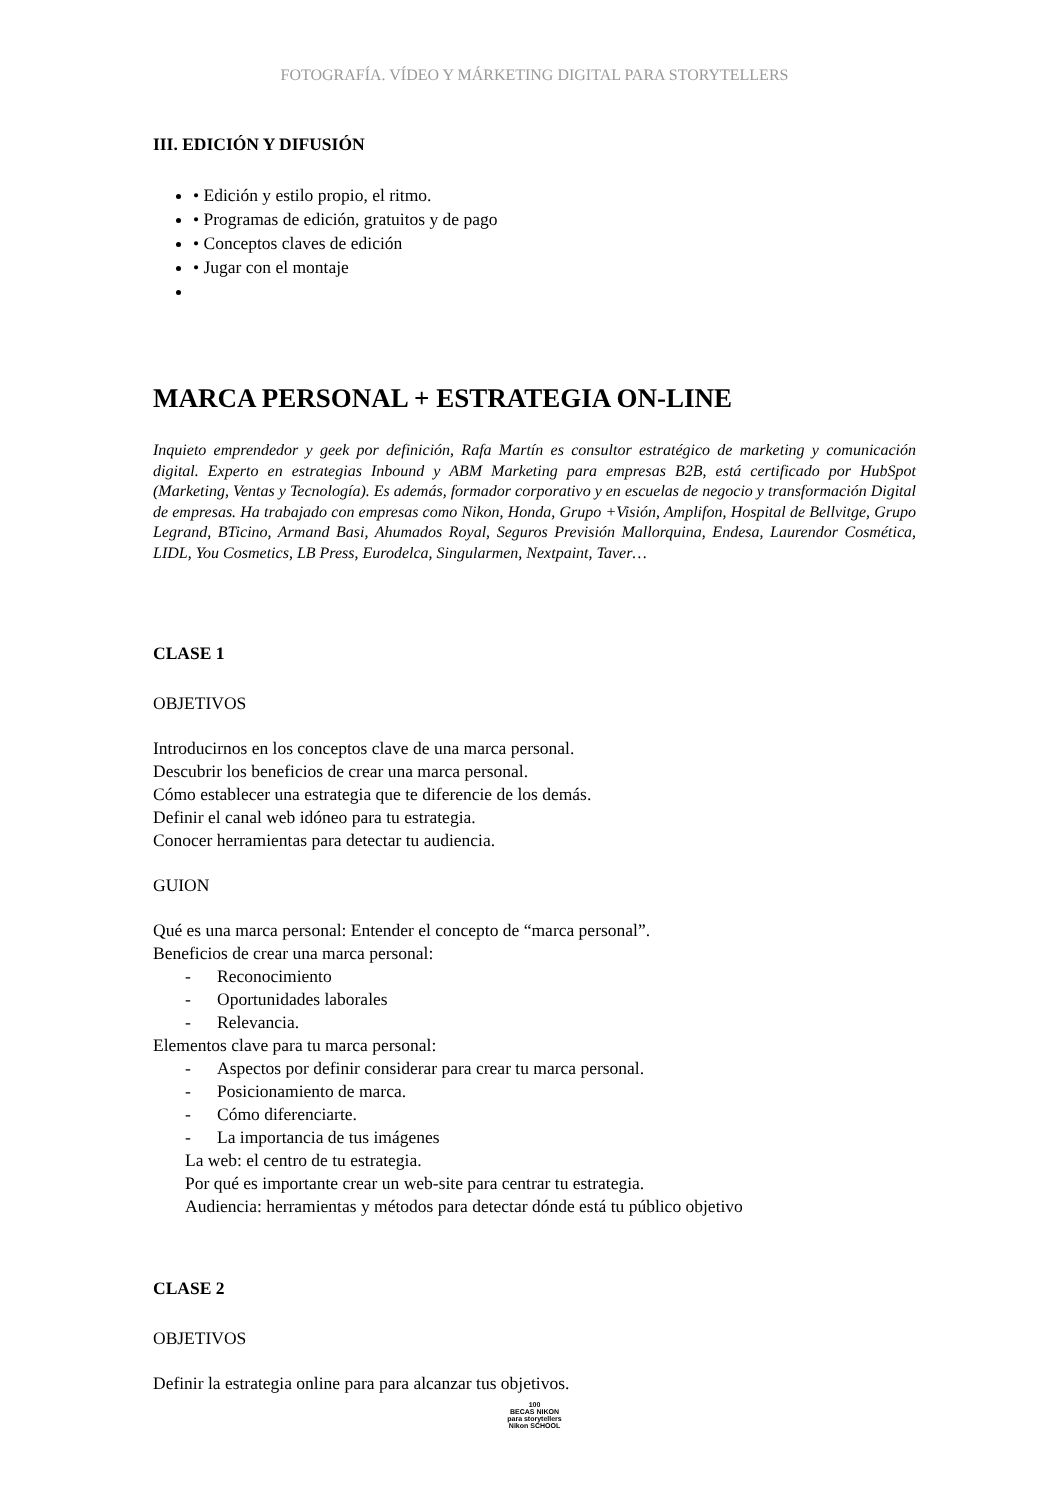FOTOGRAFÍA. VÍDEO Y MÁRKETING DIGITAL PARA STORYTELLERS
III. EDICIÓN Y DIFUSIÓN
• Edición y estilo propio, el ritmo.
• Programas de edición, gratuitos y de pago
• Conceptos claves de edición
• Jugar con el montaje
MARCA PERSONAL + ESTRATEGIA ON-LINE
Inquieto emprendedor y geek por definición, Rafa Martín es consultor estratégico de marketing y comunicación digital. Experto en estrategias Inbound y ABM Marketing para empresas B2B, está certificado por HubSpot (Marketing, Ventas y Tecnología). Es además, formador corporativo y en escuelas de negocio y transformación Digital de empresas. Ha trabajado con empresas como Nikon, Honda, Grupo +Visión, Amplifon, Hospital de Bellvitge, Grupo Legrand, BTicino, Armand Basi, Ahumados Royal, Seguros Previsión Mallorquina, Endesa, Laurendor Cosmética, LIDL, You Cosmetics, LB Press, Eurodelca, Singularmen, Nextpaint, Taver…
CLASE 1
OBJETIVOS
Introducirnos en los conceptos clave de una marca personal.
Descubrir los beneficios de crear una marca personal.
Cómo establecer una estrategia que te diferencie de los demás.
Definir el canal web idóneo para tu estrategia.
Conocer herramientas para detectar tu audiencia.
GUION
Qué es una marca personal: Entender el concepto de “marca personal”.
Beneficios de crear una marca personal:
- Reconocimiento
- Oportunidades laborales
- Relevancia.
Elementos clave para tu marca personal:
- Aspectos por definir considerar para crear tu marca personal.
- Posicionamiento de marca.
- Cómo diferenciarte.
- La importancia de tus imágenes
La web: el centro de tu estrategia.
Por qué es importante crear un web-site para centrar tu estrategia.
Audiencia: herramientas y métodos para detectar dónde está tu público objetivo
CLASE 2
OBJETIVOS
Definir la estrategia online para para alcanzar tus objetivos.
100
BECAS NIKON
para storytellers
Nikon SCHOOL